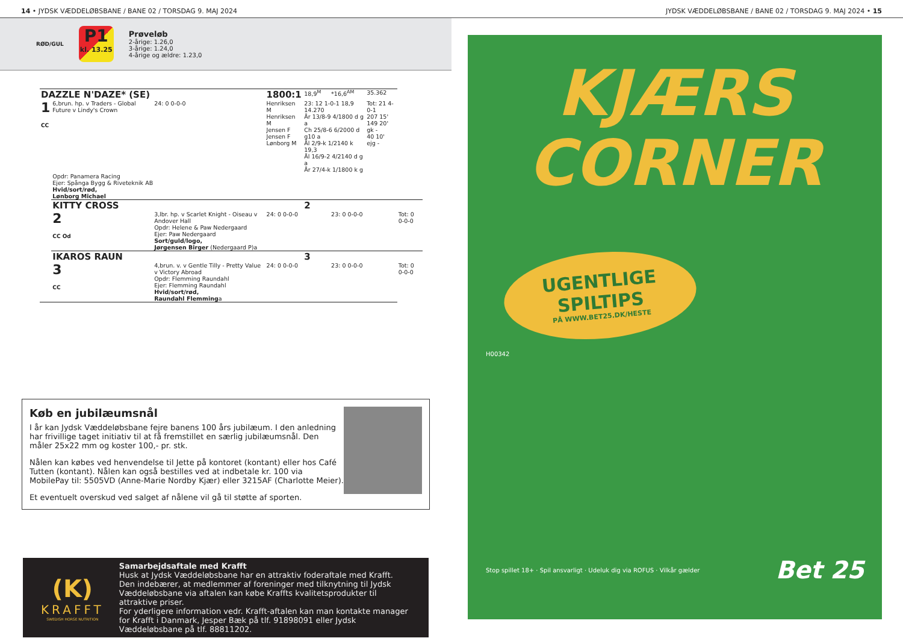14 • JYDSK VÆDDELØBSBANE / BANE 02 / TORSDAG 9. MAJ 2024 JYDSK VÆDDELØBSBANE / BANE 02 / TORSDAG 9. MAJ 2024 • 15
RØD/GUL
P1
kl. 13.25
Prøveløb
2-årige: 1.26,0
3-årige: 1.24,0
4-årige og ældre: 1.23,0
| DAZZLE N'DAZE* (SE) | | | 1800:1 | 18,9<sup>M</sup> | *16,6<sup>AM</sup> | 35.362 | |
| 1 CC | 6,brun. hp. v Traders - Global Future v Lindy's Crown | 24: 0 0-0-0 | Henriksen M Henriksen M Jensen F Jensen F Lønborg M | 23: 12 1-0-1 18,9 14.270 År 13/8-9 4/1800 d g a Ch 25/8-6 6/2000 d g10 a Ål 2/9-k 1/2140 k 19,3 Ål 16/9-2 4/2140 d g a År 27/4-k 1/1800 k g | | Tot: 21 4-0-1 207 15' 149 20' gk - 40 10' ejg - | |
| | Opdr: Panamera Racing Ejer: Spånga Bygg & Riveteknik AB Hvid/sort/rød, Lønborg Michael | | | | | | |
| | KITTY CROSS | | | 2 | | | |
| | 2 CC Od | 3,lbr. hp. v Scarlet Knight - Oiseau v Andover Hall Opdr: Helene & Paw Nedergaard Ejer: Paw Nedergaard Sort/guld/logo, Jørgensen Birger (Nedergaard P)a | 24: 0 0-0-0 | | 23: 0 0-0-0 | | Tot: 0 0-0-0 |
| | IKAROS RAUN | | | 3 | | | |
| | 3 CC | 4,brun. v. v Gentle Tilly - Pretty Value v Victory Abroad Opdr: Flemming Raundahl Ejer: Flemming Raundahl Hvid/sort/rød, Raundahl Flemming a | 24: 0 0-0-0 | | 23: 0 0-0-0 | | Tot: 0 0-0-0 |
Køb en jubilæumsnål
I år kan Jydsk Væddeløbsbane fejre banens 100 års jubilæum. I den anledning har frivillige taget initiativ til at få fremstillet en særlig jubilæumsnål. Den måler 25x22 mm og koster 100,- pr. stk.
Nålen kan købes ved henvendelse til Jette på kontoret (kontant) eller hos Café Tutten (kontant). Nålen kan også bestilles ved at indbetale kr. 100 via MobilePay til: 5505VD (Anne-Marie Nordby Kjær) eller 3215AF (Charlotte Meier).
Et eventuelt overskud ved salget af nålene vil gå til støtte af sporten.
(K)
KRAFFT
SWEDISH HORSE NUTRITION
Samarbejdsaftale med Krafft
Husk at Jydsk Væddeløbsbane har en attraktiv foderaftale med Krafft. Den indebærer, at medlemmer af foreninger med tilknytning til Jydsk Væddeløbsbane via aftalen kan købe Kraffts kvalitetsprodukter til attraktive priser.
For yderligere information vedr. Krafft-aftalen kan man kontakte manager for Krafft i Danmark, Jesper Bæk på tlf. 91898091 eller Jydsk Væddeløbsbane på tlf. 88811202.
KJÆRS
CORNER
UGENTLIGE
SPILTIPS
PÅ WWW.BET25.DK/HESTE
H00342
Stop spillet 18+ · Spil ansvarligt · Udeluk dig via ROFUS · Vilkår gælder Bet 25